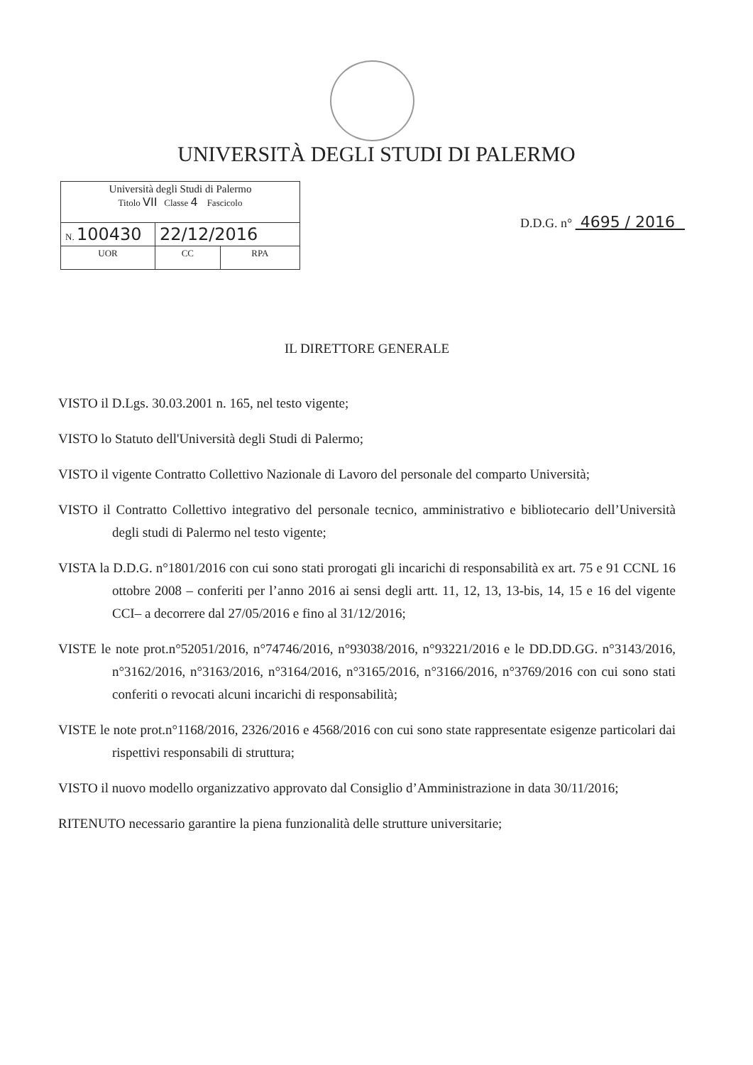UNIVERSITÀ DEGLI STUDI DI PALERMO
| Università degli Studi di Palermo Titolo VII Classe 4 Fascicolo | | |
| N. 100430 | 22/12/2016 | |
| UOR | CC | RPA |
D.D.G. n° 4695 / 2016
IL DIRETTORE GENERALE
VISTO il D.Lgs. 30.03.2001 n. 165, nel testo vigente;
VISTO lo Statuto dell'Università degli Studi di Palermo;
VISTO il vigente Contratto Collettivo Nazionale di Lavoro del personale del comparto Università;
VISTO il Contratto Collettivo integrativo del personale tecnico, amministrativo e bibliotecario dell’Università degli studi di Palermo nel testo vigente;
VISTA la D.D.G. n°1801/2016 con cui sono stati prorogati gli incarichi di responsabilità ex art. 75 e 91 CCNL 16 ottobre 2008 – conferiti per l’anno 2016 ai sensi degli artt. 11, 12, 13, 13-bis, 14, 15 e 16 del vigente CCI– a decorrere dal 27/05/2016 e fino al 31/12/2016;
VISTE le note prot.n°52051/2016, n°74746/2016, n°93038/2016, n°93221/2016 e le DD.DD.GG. n°3143/2016, n°3162/2016, n°3163/2016, n°3164/2016, n°3165/2016, n°3166/2016, n°3769/2016 con cui sono stati conferiti o revocati alcuni incarichi di responsabilità;
VISTE le note prot.n°1168/2016, 2326/2016 e 4568/2016 con cui sono state rappresentate esigenze particolari dai rispettivi responsabili di struttura;
VISTO il nuovo modello organizzativo approvato dal Consiglio d’Amministrazione in data 30/11/2016;
RITENUTO necessario garantire la piena funzionalità delle strutture universitarie;